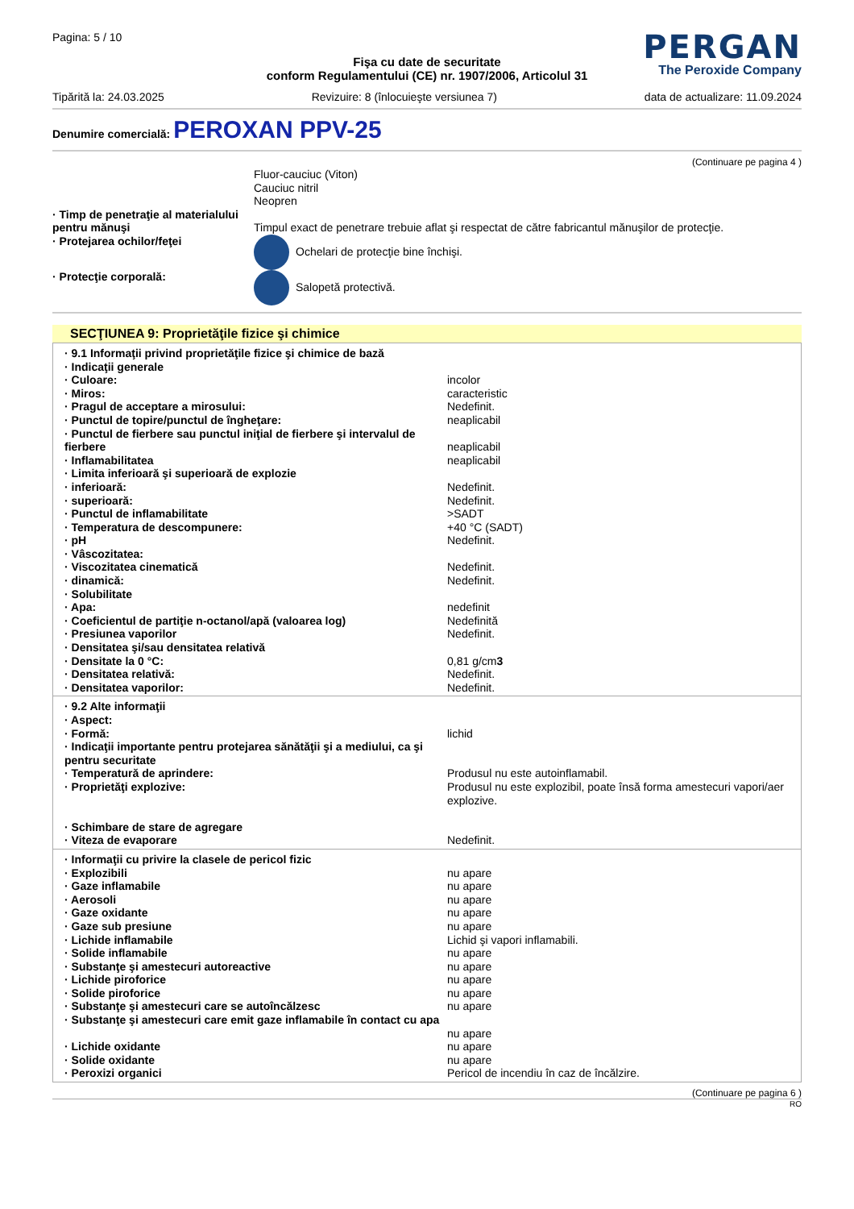Pagina: 5 / 10
PERGAN
The Peroxide Company
Fişa cu date de securitate
conform Regulamentului (CE) nr. 1907/2006, Articolul 31
Tipărită la: 24.03.2025 Revizuire: 8 (înlocuieşte versiunea 7) data de actualizare: 11.09.2024
Denumire comercială: PEROXAN PPV-25
(Continuare pe pagina 4 )
| | Fluor-cauciuc (Viton) Cauciuc nitril Neopren |
| · Timp de penetraţie al materialului pentru mănuşi | Timpul exact de penetrare trebuie aflat şi respectat de către fabricantul mănuşilor de protecţie. |
| · Protejarea ochilor/feţei | Ochelari de protecţie bine închişi. |
| · Protecţie corporală: | Salopetă protectivă. |
SECŢIUNEA 9: Proprietăţile fizice şi chimice
| · 9.1 Informaţii privind proprietăţile fizice şi chimice de bază | |
| · Indicaţii generale | |
| · Culoare: | incolor |
| · Miros: | caracteristic |
| · Pragul de acceptare a mirosului: | Nedefinit. |
| · Punctul de topire/punctul de îngheţare: | neaplicabil |
| · Punctul de fierbere sau punctul iniţial de fierbere şi intervalul de fierbere | neaplicabil |
| · Inflamabilitatea | neaplicabil |
| · Limita inferioară şi superioară de explozie | |
| · inferioară: | Nedefinit. |
| · superioară: | Nedefinit. |
| · Punctul de inflamabilitate | >SADT |
| · Temperatura de descompunere: | +40 °C (SADT) |
| · pH | Nedefinit. |
| · Vâscozitatea: | |
| · Viscozitatea cinematică | Nedefinit. |
| · dinamică: | Nedefinit. |
| · Solubilitate | |
| · Apa: | nedefinit |
| · Coeficientul de partiţie n-octanol/apă (valoarea log) | Nedefinită |
| · Presiunea vaporilor | Nedefinit. |
| · Densitatea şi/sau densitatea relativă | |
| · Densitate la 0 °C: | 0,81 g/cm 3 |
| · Densitatea relativă: | Nedefinit. |
| · Densitatea vaporilor: | Nedefinit. |
| · 9.2 Alte informaţii | |
| · Aspect: | |
| · Formă: | lichid |
| · Indicaţii importante pentru protejarea sănătăţii şi a mediului, ca şi pentru securitate | |
| · Temperatură de aprindere: | Produsul nu este autoinflamabil. |
| · Proprietăţi explozive: | Produsul nu este explozibil, poate însă forma amestecuri vapori/aer explozive. |
| · Schimbare de stare de agregare | |
| · Viteza de evaporare | Nedefinit. |
| · Informaţii cu privire la clasele de pericol fizic | |
| · Explozibili | nu apare |
| · Gaze inflamabile | nu apare |
| · Aerosoli | nu apare |
| · Gaze oxidante | nu apare |
| · Gaze sub presiune | nu apare |
| · Lichide inflamabile | Lichid şi vapori inflamabili. |
| · Solide inflamabile | nu apare |
| · Substanţe şi amestecuri autoreactive | nu apare |
| · Lichide piroforice | nu apare |
| · Solide piroforice | nu apare |
| · Substanţe şi amestecuri care se autoîncălzesc | nu apare |
| · Substanţe şi amestecuri care emit gaze inflamabile în contact cu apa | nu apare |
| · Lichide oxidante | nu apare |
| · Solide oxidante | nu apare |
| · Peroxizi organici | Pericol de incendiu în caz de încălzire. |
(Continuare pe pagina 6 )
RO